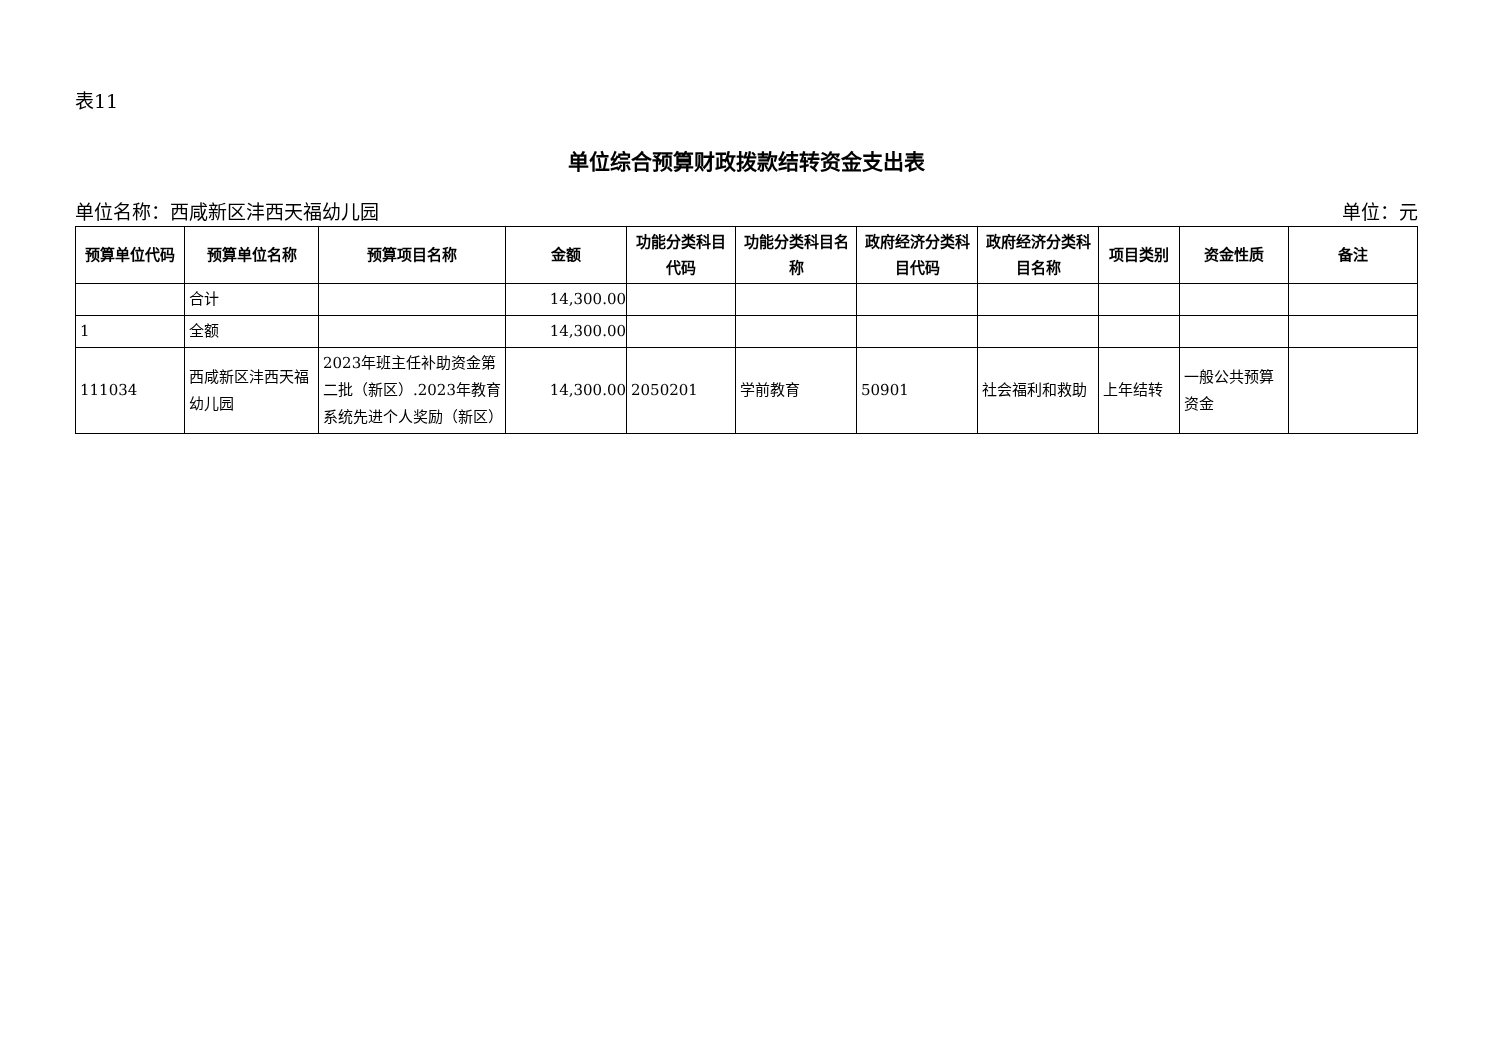表11
单位综合预算财政拨款结转资金支出表
单位名称：西咸新区沣西天福幼儿园 单位：元
| 预算单位代码 | 预算单位名称 | 预算项目名称 | 金额 | 功能分类科目代码 | 功能分类科目名称 | 政府经济分类科目代码 | 政府经济分类科目名称 | 项目类别 | 资金性质 | 备注 |
| --- | --- | --- | --- | --- | --- | --- | --- | --- | --- | --- |
| | 合计 | | 14,300.00 | | | | | | | |
| 1 | 全额 | | 14,300.00 | | | | | | | |
| 111034 | 西咸新区沣西天福幼儿园 | 2023年班主任补助资金第二批（新区）.2023年教育系统先进个人奖励（新区） | 14,300.00 | 2050201 | 学前教育 | 50901 | 社会福利和救助 | 上年结转 | 一般公共预算资金 | |